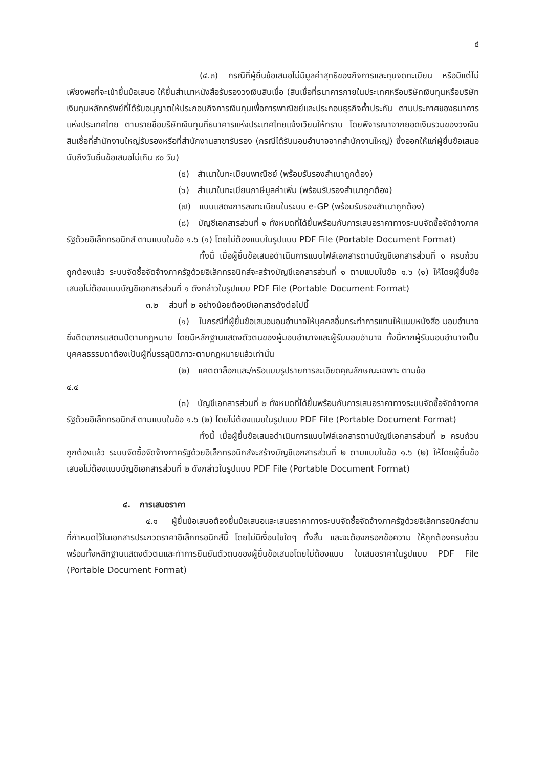๔
(๔.๓) กรณีที่ผู้ยื่นข้อเสนอไม่มีมูลค่าสุทธิของกิจการและทุนจดทะเบียน หรือมีแต่ไม่เพียงพอที่จะเข้ายื่นข้อเสนอ ให้ยื่นสำเนาหนังสือรับรองวงเงินสินเชื่อ (สินเชื่อที่ธนาคารภายในประเทศหรือบริษัทเงินทุนหรือบริษัทเงินทุนหลักทรัพย์ที่ได้รับอนุญาตให้ประกอบกิจการเงินทุนเพื่อการพาณิชย์และประกอบธุรกิจค้ำประกัน ตามประกาศของธนาคารแห่งประเทศไทย ตามรายชื่อบริษัทเงินทุนที่ธนาคารแห่งประเทศไทยแจ้งเวียนให้ทราบ โดยพิจารณาจากยอดเงินรวมของวงเงินสินเชื่อที่สำนักงานใหญ่รับรองหรือที่สำนักงานสาขารับรอง (กรณีได้รับมอบอำนาจจากสำนักงานใหญ่) ซึ่งออกให้แก่ผู้ยื่นข้อเสนอ นับถึงวันยื่นข้อเสนอไม่เกิน ๙๐ วัน)
(๕) สำเนาใบทะเบียนพาณิชย์ (พร้อมรับรองสำเนาถูกต้อง)
(๖) สำเนาใบทะเบียนภาษีมูลค่าเพิ่ม (พร้อมรับรองสำเนาถูกต้อง)
(๗) แบบแสดงการลงทะเบียนในระบบ e-GP (พร้อมรับรองสำเนาถูกต้อง)
(๘) บัญชีเอกสารส่วนที่ ๑ ทั้งหมดที่ได้ยื่นพร้อมกับการเสนอราคาทางระบบจัดซื้อจัดจ้างภาครัฐด้วยอิเล็กทรอนิกส์ ตามแบบในข้อ ๑.๖ (๑) โดยไม่ต้องแนบในรูปแบบ PDF File (Portable Document Format)
ทั้งนี้ เมื่อผู้ยื่นข้อเสนอดำเนินการแนบไฟล์เอกสารตามบัญชีเอกสารส่วนที่ ๑ ครบถ้วน ถูกต้องแล้ว ระบบจัดซื้อจัดจ้างภาครัฐด้วยอิเล็กทรอนิกส์จะสร้างบัญชีเอกสารส่วนที่ ๑ ตามแบบในข้อ ๑.๖ (๑) ให้โดยผู้ยื่นข้อเสนอไม่ต้องแนบบัญชีเอกสารส่วนที่ ๑ ดังกล่าวในรูปแบบ PDF File (Portable Document Format)
๓.๒ ส่วนที่ ๒ อย่างน้อยต้องมีเอกสารดังต่อไปนี้
(๑) ในกรณีที่ผู้ยื่นข้อเสนอมอบอำนาจให้บุคคลอื่นกระทำการแทนให้แนบหนังสือ มอบอำนาจซึ่งติดอากรแสตมป์ตามกฎหมาย โดยมีหลักฐานแสดงตัวตนของผู้มอบอำนาจและผู้รับมอบอำนาจ ทั้งนี้หากผู้รับมอบอำนาจเป็นบุคคลธรรมดาต้องเป็นผู้ที่บรรลุนิติภาวะตามกฎหมายแล้วเท่านั้น
(๒) แคตตาล็อกและ/หรือแบบรูปรายการละเอียดคุณลักษณะเฉพาะ ตามข้อ
๔.๔
(๓) บัญชีเอกสารส่วนที่ ๒ ทั้งหมดที่ได้ยื่นพร้อมกับการเสนอราคาทางระบบจัดซื้อจัดจ้างภาครัฐด้วยอิเล็กทรอนิกส์ ตามแบบในข้อ ๑.๖ (๒) โดยไม่ต้องแนบในรูปแบบ PDF File (Portable Document Format)
ทั้งนี้ เมื่อผู้ยื่นข้อเสนอดำเนินการแนบไฟล์เอกสารตามบัญชีเอกสารส่วนที่ ๒ ครบถ้วน ถูกต้องแล้ว ระบบจัดซื้อจัดจ้างภาครัฐด้วยอิเล็กทรอนิกส์จะสร้างบัญชีเอกสารส่วนที่ ๒ ตามแบบในข้อ ๑.๖ (๒) ให้โดยผู้ยื่นข้อเสนอไม่ต้องแนบบัญชีเอกสารส่วนที่ ๒ ดังกล่าวในรูปแบบ PDF File (Portable Document Format)
๔. การเสนอราคา
๔.๑ ผู้ยื่นข้อเสนอต้องยื่นข้อเสนอและเสนอราคาทางระบบจัดซื้อจัดจ้างภาครัฐด้วยอิเล็กทรอนิกส์ตามที่กำหนดไว้ในเอกสารประกวดราคาอิเล็กทรอนิกส์นี้ โดยไม่มีเงื่อนไขใดๆ ทั้งสิ้น และจะต้องกรอกข้อความ ให้ถูกต้องครบถ้วน พร้อมทั้งหลักฐานแสดงตัวตนและทำการยืนยันตัวตนของผู้ยื่นข้อเสนอโดยไม่ต้องแนบ ใบเสนอราคาในรูปแบบ PDF File (Portable Document Format)